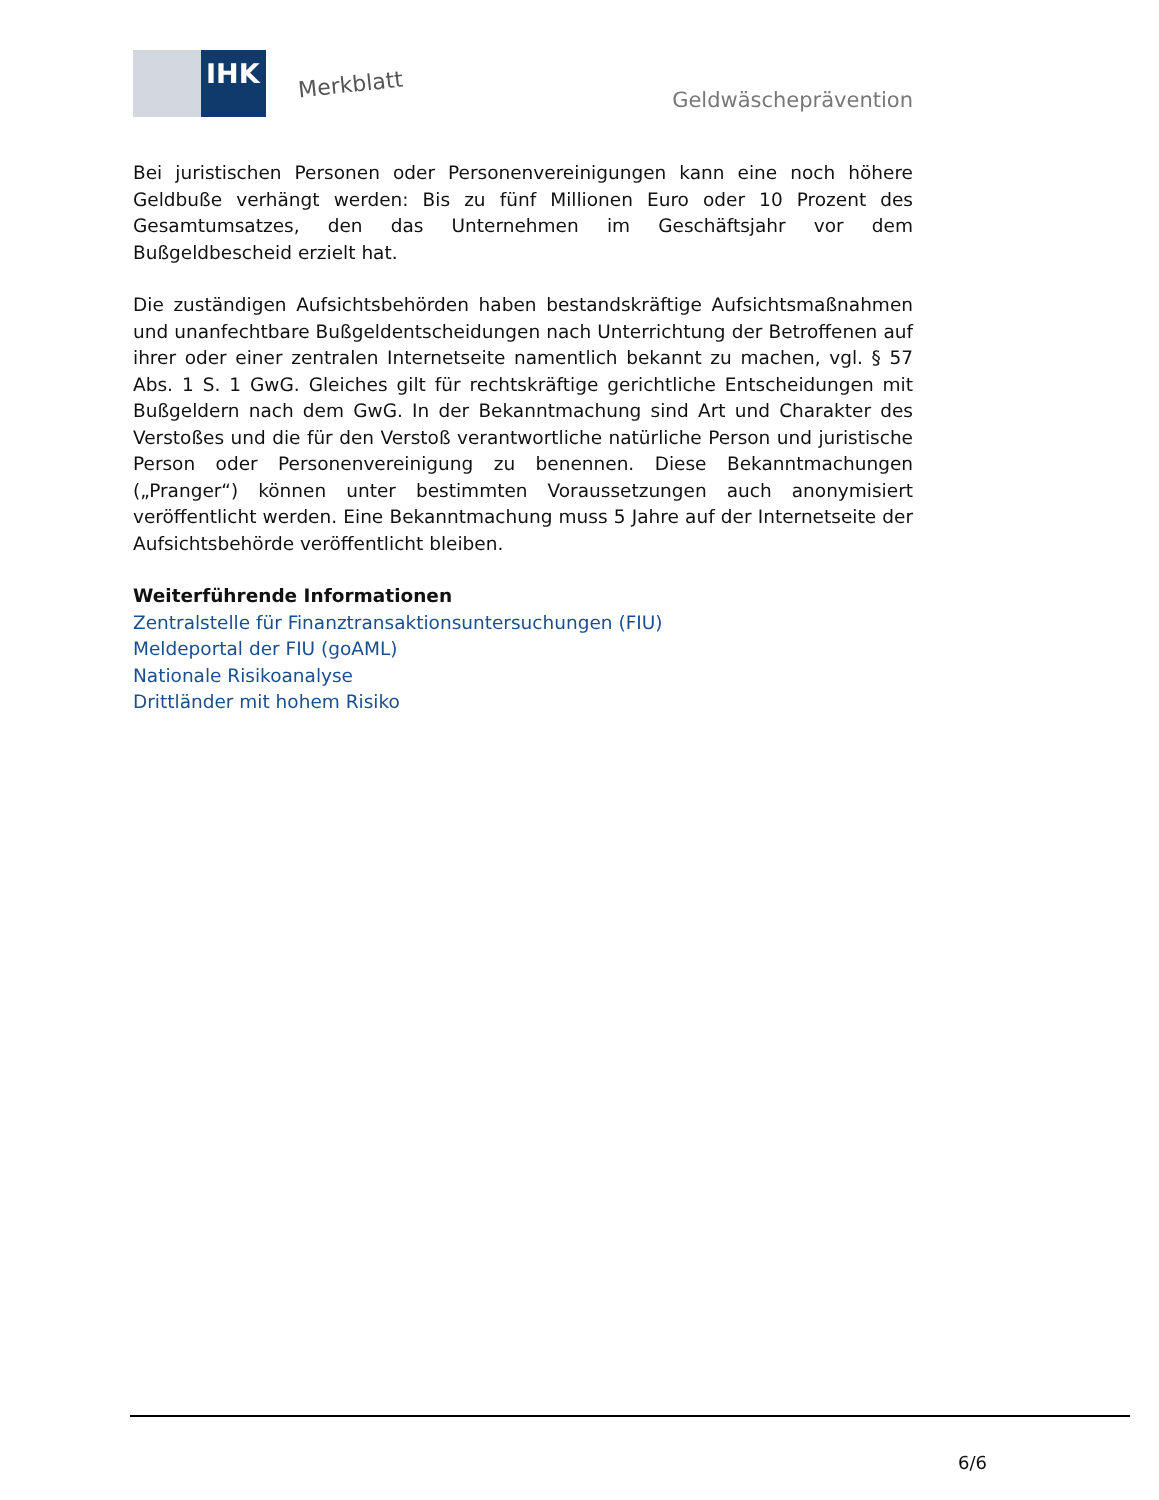IHK
Merkblatt
Geldwäscheprävention
Bei juristischen Personen oder Personenvereinigungen kann eine noch höhere Geldbuße verhängt werden: Bis zu fünf Millionen Euro oder 10 Prozent des Gesamtumsatzes, den das Unternehmen im Geschäftsjahr vor dem Bußgeldbescheid erzielt hat.
Die zuständigen Aufsichtsbehörden haben bestandskräftige Aufsichtsmaßnahmen und unanfechtbare Bußgeldentscheidungen nach Unterrichtung der Betroffenen auf ihrer oder einer zentralen Internetseite namentlich bekannt zu machen, vgl. § 57 Abs. 1 S. 1 GwG. Gleiches gilt für rechtskräftige gerichtliche Entscheidungen mit Bußgeldern nach dem GwG. In der Bekanntmachung sind Art und Charakter des Verstoßes und die für den Verstoß verantwortliche natürliche Person und juristische Person oder Personenvereinigung zu benennen. Diese Bekanntmachungen („Pranger“) können unter bestimmten Voraussetzungen auch anonymisiert veröffentlicht werden. Eine Bekanntmachung muss 5 Jahre auf der Internetseite der Aufsichtsbehörde veröffentlicht bleiben.
Weiterführende Informationen
Zentralstelle für Finanztransaktionsuntersuchungen (FIU)
Meldeportal der FIU (goAML)
Nationale Risikoanalyse
Drittländer mit hohem Risiko
6/6